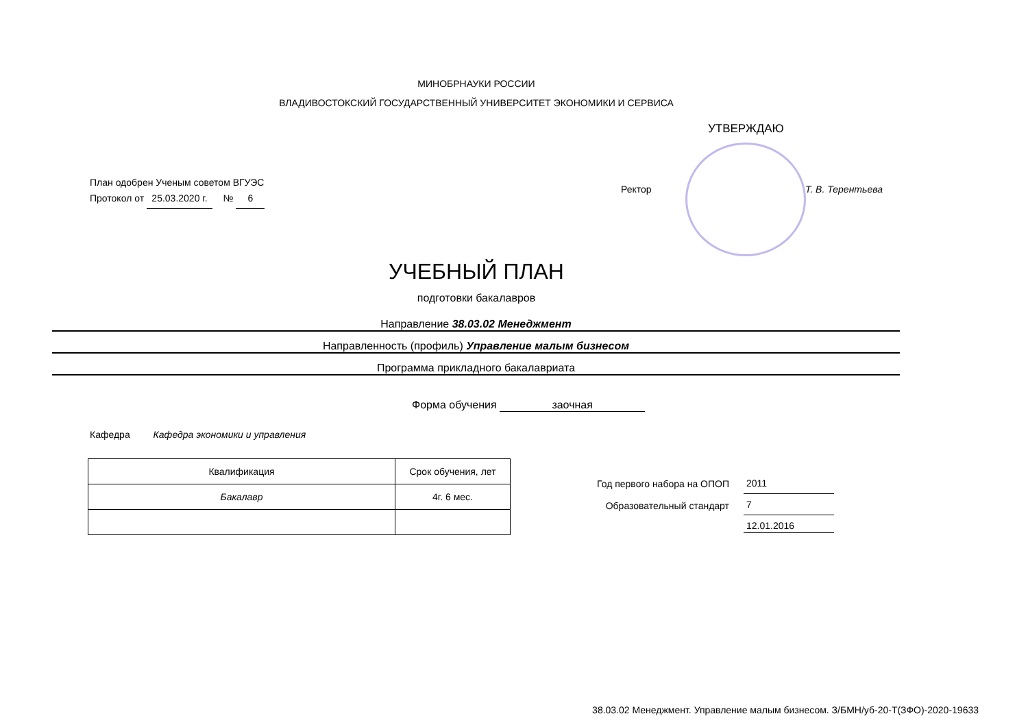МИНОБРНАУКИ РОССИИ
ВЛАДИВОСТОКСКИЙ ГОСУДАРСТВЕННЫЙ УНИВЕРСИТЕТ ЭКОНОМИКИ И СЕРВИСА
УТВЕРЖДАЮ
План одобрен Ученым советом ВГУЭС
Протокол от 25.03.2020 г. № 6
Ректор Т. В. Терентьева
УЧЕБНЫЙ ПЛАН
подготовки бакалавров
Направление 38.03.02 Менеджмент
Направленность (профиль) Управление малым бизнесом
Программа прикладного бакалавриата
Форма обучения заочная
Кафедра Кафедра экономики и управления
| Квалификация | Срок обучения, лет |
| Бакалавр | 4г. 6 мес. |
Год первого набора на ОПОП
Образовательный стандарт
2011
7
12.01.2016
38.03.02 Менеджмент. Управление малым бизнесом. З/БМН/уб-20-Т(ЗФО)-2020-19633